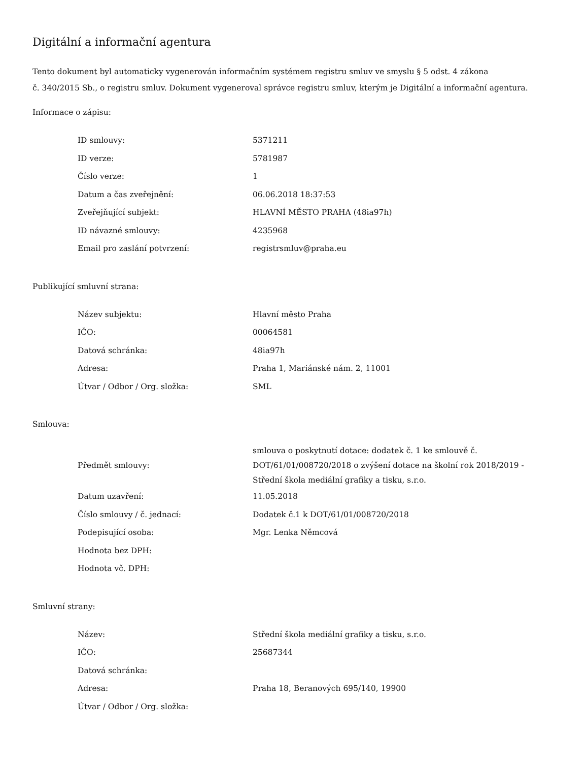Digitální a informační agentura
Tento dokument byl automaticky vygenerován informačním systémem registru smluv ve smyslu § 5 odst. 4 zákona
č. 340/2015 Sb., o registru smluv. Dokument vygeneroval správce registru smluv, kterým je Digitální a informační agentura.
Informace o zápisu:
| ID smlouvy: | 5371211 |
| ID verze: | 5781987 |
| Číslo verze: | 1 |
| Datum a čas zveřejnění: | 06.06.2018 18:37:53 |
| Zveřejňující subjekt: | HLAVNÍ MĚSTO PRAHA (48ia97h) |
| ID návazné smlouvy: | 4235968 |
| Email pro zaslání potvrzení: | registrsmluv@praha.eu |
Publikující smluvní strana:
| Název subjektu: | Hlavní město Praha |
| IČO: | 00064581 |
| Datová schránka: | 48ia97h |
| Adresa: | Praha 1, Mariánské nám. 2, 11001 |
| Útvar / Odbor / Org. složka: | SML |
Smlouva:
| Předmět smlouvy: | smlouva o poskytnutí dotace: dodatek č. 1 ke smlouvě č. DOT/61/01/008720/2018 o zvýšení dotace na školní rok 2018/2019 - Střední škola mediální grafiky a tisku, s.r.o. |
| Datum uzavření: | 11.05.2018 |
| Číslo smlouvy / č. jednací: | Dodatek č.1 k DOT/61/01/008720/2018 |
| Podepisující osoba: | Mgr. Lenka Němcová |
| Hodnota bez DPH: | |
| Hodnota vč. DPH: | |
Smluvní strany:
| Název: | Střední škola mediální grafiky a tisku, s.r.o. |
| IČO: | 25687344 |
| Datová schránka: | |
| Adresa: | Praha 18, Beranových 695/140, 19900 |
| Útvar / Odbor / Org. složka: | |